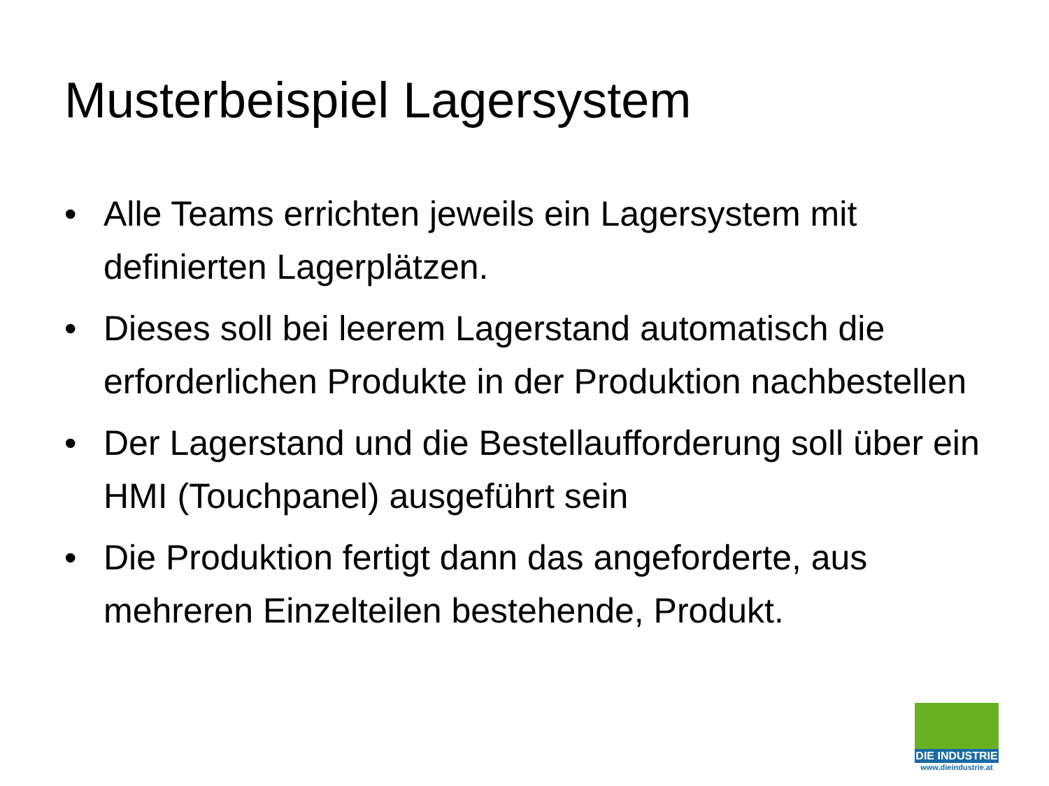Musterbeispiel Lagersystem
• Alle Teams errichten jeweils ein Lagersystem mit definierten Lagerplätzen.
• Dieses soll bei leerem Lagerstand automatisch die erforderlichen Produkte in der Produktion nachbestellen
• Der Lagerstand und die Bestellaufforderung soll über ein HMI (Touchpanel) ausgeführt sein
• Die Produktion fertigt dann das angeforderte, aus mehreren Einzelteilen bestehende, Produkt.
DIE INDUSTRIE
www.dieindustrie.at